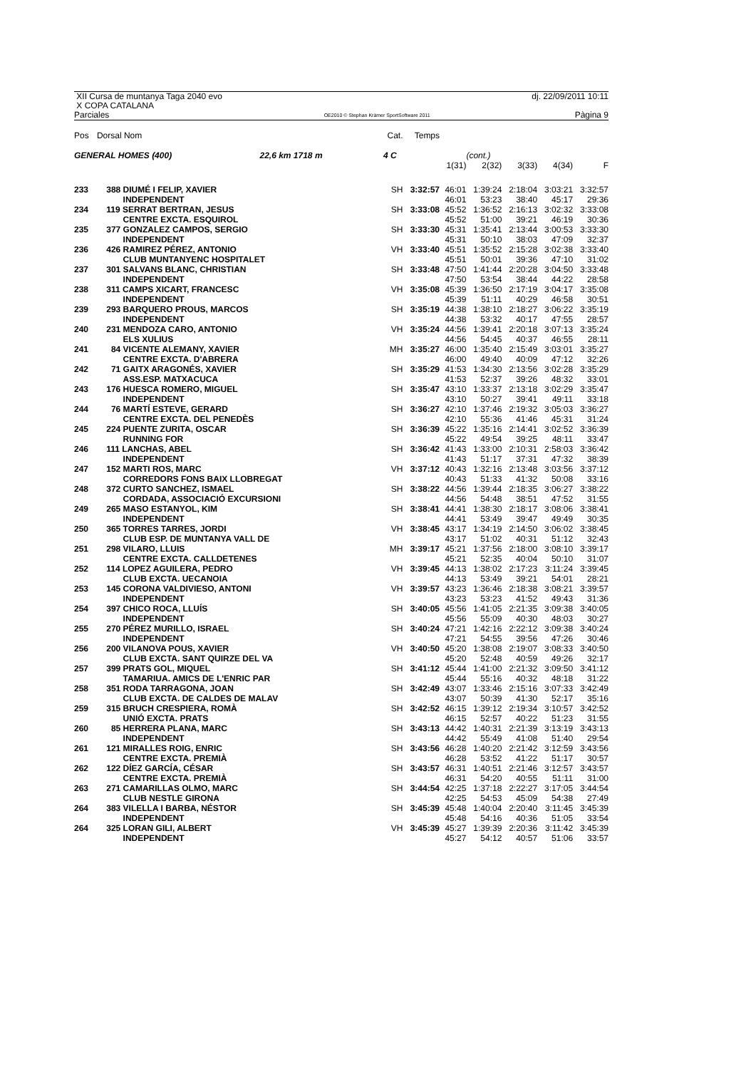XII Cursa de muntanya Taga 2040 evo
X COPA CATALANA
Parciales
OE2010 © Stephan Krämer SportSoftware 2011
dj. 22/09/2011 10:11
Pàgina 9
| Pos | Dorsal Nom | Cat. | Temps | | | | | |
| GENERAL HOMES (400) 22,6 km 1718 m | | 4 C | | | (cont.) | | | |
| | | | | 1(31) | 2(32) | 3(33) | 4(34) | F |
| 233 | 388 DIUMÉ I FELIP, XAVIER INDEPENDENT | SH | 3:32:57 | 46:01 46:01 | 1:39:24 53:23 | 2:18:04 38:40 | 3:03:21 45:17 | 3:32:57 29:36 |
| 234 | 119 SERRAT BERTRAN, JESUS CENTRE EXCTA. ESQUIROL | SH | 3:33:08 | 45:52 45:52 | 1:36:52 51:00 | 2:16:13 39:21 | 3:02:32 46:19 | 3:33:08 30:36 |
| 235 | 377 GONZALEZ CAMPOS, SERGIO INDEPENDENT | SH | 3:33:30 | 45:31 45:31 | 1:35:41 50:10 | 2:13:44 38:03 | 3:00:53 47:09 | 3:33:30 32:37 |
| 236 | 426 RAMIREZ PÉREZ, ANTONIO CLUB MUNTANYENC HOSPITALET | VH | 3:33:40 | 45:51 45:51 | 1:35:52 50:01 | 2:15:28 39:36 | 3:02:38 47:10 | 3:33:40 31:02 |
| 237 | 301 SALVANS BLANC, CHRISTIAN INDEPENDENT | SH | 3:33:48 | 47:50 47:50 | 1:41:44 53:54 | 2:20:28 38:44 | 3:04:50 44:22 | 3:33:48 28:58 |
| 238 | 311 CAMPS XICART, FRANCESC INDEPENDENT | VH | 3:35:08 | 45:39 45:39 | 1:36:50 51:11 | 2:17:19 40:29 | 3:04:17 46:58 | 3:35:08 30:51 |
| 239 | 293 BARQUERO PROUS, MARCOS INDEPENDENT | SH | 3:35:19 | 44:38 44:38 | 1:38:10 53:32 | 2:18:27 40:17 | 3:06:22 47:55 | 3:35:19 28:57 |
| 240 | 231 MENDOZA CARO, ANTONIO ELS XULIUS | VH | 3:35:24 | 44:56 44:56 | 1:39:41 54:45 | 2:20:18 40:37 | 3:07:13 46:55 | 3:35:24 28:11 |
| 241 | 84 VICENTE ALEMANY, XAVIER CENTRE EXCTA. D'ABRERA | MH | 3:35:27 | 46:00 46:00 | 1:35:40 49:40 | 2:15:49 40:09 | 3:03:01 47:12 | 3:35:27 32:26 |
| 242 | 71 GAITX ARAGONÉS, XAVIER ASS.ESP. MATXACUCA | SH | 3:35:29 | 41:53 41:53 | 1:34:30 52:37 | 2:13:56 39:26 | 3:02:28 48:32 | 3:35:29 33:01 |
| 243 | 176 HUESCA ROMERO, MIGUEL INDEPENDENT | SH | 3:35:47 | 43:10 43:10 | 1:33:37 50:27 | 2:13:18 39:41 | 3:02:29 49:11 | 3:35:47 33:18 |
| 244 | 76 MARTÍ ESTEVE, GERARD CENTRE EXCTA. DEL PENEDÈS | SH | 3:36:27 | 42:10 42:10 | 1:37:46 55:36 | 2:19:32 41:46 | 3:05:03 45:31 | 3:36:27 31:24 |
| 245 | 224 PUENTE ZURITA, OSCAR RUNNING FOR | SH | 3:36:39 | 45:22 45:22 | 1:35:16 49:54 | 2:14:41 39:25 | 3:02:52 48:11 | 3:36:39 33:47 |
| 246 | 111 LANCHAS, ABEL INDEPENDENT | SH | 3:36:42 | 41:43 41:43 | 1:33:00 51:17 | 2:10:31 37:31 | 2:58:03 47:32 | 3:36:42 38:39 |
| 247 | 152 MARTI ROS, MARC CORREDORS FONS BAIX LLOBREGAT | VH | 3:37:12 | 40:43 40:43 | 1:32:16 51:33 | 2:13:48 41:32 | 3:03:56 50:08 | 3:37:12 33:16 |
| 248 | 372 CURTO SANCHEZ, ISMAEL CORDADA, ASSOCIACIÓ EXCURSIONI | SH | 3:38:22 | 44:56 44:56 | 1:39:44 54:48 | 2:18:35 38:51 | 3:06:27 47:52 | 3:38:22 31:55 |
| 249 | 265 MASO ESTANYOL, KIM INDEPENDENT | SH | 3:38:41 | 44:41 44:41 | 1:38:30 53:49 | 2:18:17 39:47 | 3:08:06 49:49 | 3:38:41 30:35 |
| 250 | 365 TORRES TARRES, JORDI CLUB ESP. DE MUNTANYA VALL DE | VH | 3:38:45 | 43:17 43:17 | 1:34:19 51:02 | 2:14:50 40:31 | 3:06:02 51:12 | 3:38:45 32:43 |
| 251 | 298 VILARO, LLUIS CENTRE EXCTA. CALLDETENES | MH | 3:39:17 | 45:21 45:21 | 1:37:56 52:35 | 2:18:00 40:04 | 3:08:10 50:10 | 3:39:17 31:07 |
| 252 | 114 LOPEZ AGUILERA, PEDRO CLUB EXCTA. UECANOIA | VH | 3:39:45 | 44:13 44:13 | 1:38:02 53:49 | 2:17:23 39:21 | 3:11:24 54:01 | 3:39:45 28:21 |
| 253 | 145 CORONA VALDIVIESO, ANTONI INDEPENDENT | VH | 3:39:57 | 43:23 43:23 | 1:36:46 53:23 | 2:18:38 41:52 | 3:08:21 49:43 | 3:39:57 31:36 |
| 254 | 397 CHICO ROCA, LLUÍS INDEPENDENT | SH | 3:40:05 | 45:56 45:56 | 1:41:05 55:09 | 2:21:35 40:30 | 3:09:38 48:03 | 3:40:05 30:27 |
| 255 | 270 PÉREZ MURILLO, ISRAEL INDEPENDENT | SH | 3:40:24 | 47:21 47:21 | 1:42:16 54:55 | 2:22:12 39:56 | 3:09:38 47:26 | 3:40:24 30:46 |
| 256 | 200 VILANOVA POUS, XAVIER CLUB EXCTA. SANT QUIRZE DEL VA | VH | 3:40:50 | 45:20 45:20 | 1:38:08 52:48 | 2:19:07 40:59 | 3:08:33 49:26 | 3:40:50 32:17 |
| 257 | 399 PRATS GOL, MIQUEL TAMARIUA. AMICS DE L'ENRIC PAR | SH | 3:41:12 | 45:44 45:44 | 1:41:00 55:16 | 2:21:32 40:32 | 3:09:50 48:18 | 3:41:12 31:22 |
| 258 | 351 RODA TARRAGONA, JOAN CLUB EXCTA. DE CALDES DE MALAV | SH | 3:42:49 | 43:07 43:07 | 1:33:46 50:39 | 2:15:16 41:30 | 3:07:33 52:17 | 3:42:49 35:16 |
| 259 | 315 BRUCH CRESPIERA, ROMÀ UNIÓ EXCTA. PRATS | SH | 3:42:52 | 46:15 46:15 | 1:39:12 52:57 | 2:19:34 40:22 | 3:10:57 51:23 | 3:42:52 31:55 |
| 260 | 85 HERRERA PLANA, MARC INDEPENDENT | SH | 3:43:13 | 44:42 44:42 | 1:40:31 55:49 | 2:21:39 41:08 | 3:13:19 51:40 | 3:43:13 29:54 |
| 261 | 121 MIRALLES ROIG, ENRIC CENTRE EXCTA. PREMIÀ | SH | 3:43:56 | 46:28 46:28 | 1:40:20 53:52 | 2:21:42 41:22 | 3:12:59 51:17 | 3:43:56 30:57 |
| 262 | 122 DÍEZ GARCÍA, CÉSAR CENTRE EXCTA. PREMIÀ | SH | 3:43:57 | 46:31 46:31 | 1:40:51 54:20 | 2:21:46 40:55 | 3:12:57 51:11 | 3:43:57 31:00 |
| 263 | 271 CAMARILLAS OLMO, MARC CLUB NESTLE GIRONA | SH | 3:44:54 | 42:25 42:25 | 1:37:18 54:53 | 2:22:27 45:09 | 3:17:05 54:38 | 3:44:54 27:49 |
| 264 | 383 VILELLA I BARBA, NÉSTOR INDEPENDENT | SH | 3:45:39 | 45:48 45:48 | 1:40:04 54:16 | 2:20:40 40:36 | 3:11:45 51:05 | 3:45:39 33:54 |
| 264 | 325 LORAN GILI, ALBERT INDEPENDENT | VH | 3:45:39 | 45:27 45:27 | 1:39:39 54:12 | 2:20:36 40:57 | 3:11:42 51:06 | 3:45:39 33:57 |